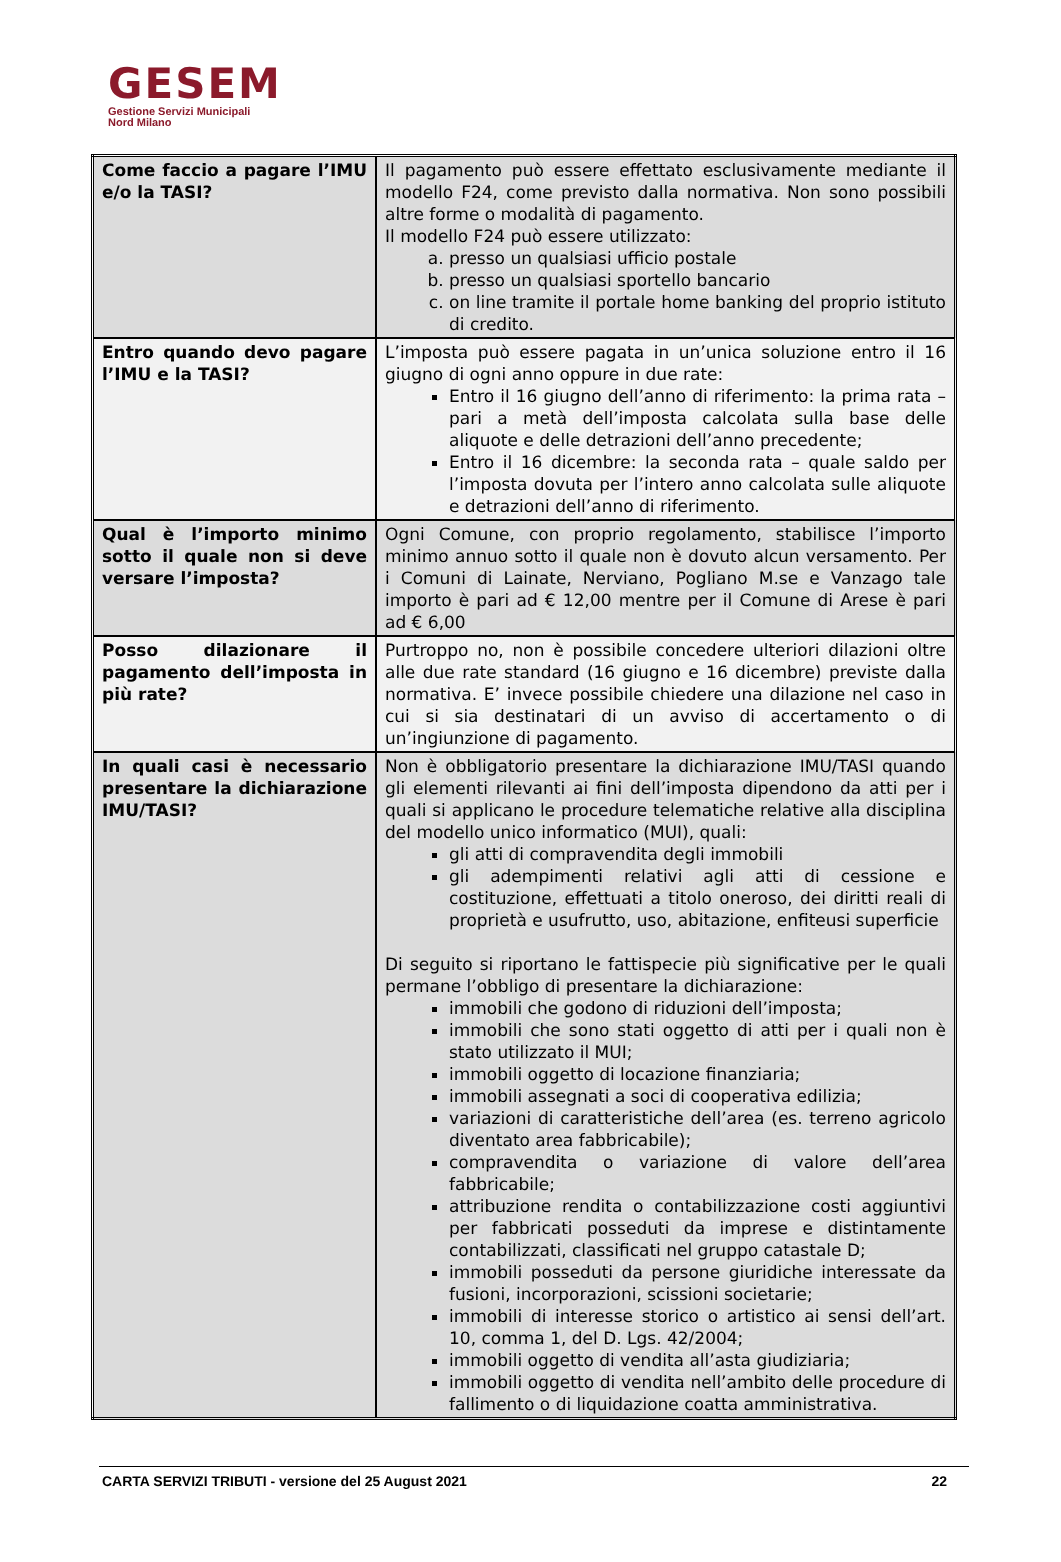GESEM
Gestione Servizi Municipali
Nord Milano
| Come faccio a pagare l’IMU e/o la TASI? | Il pagamento può essere effettato esclusivamente mediante il modello F24, come previsto dalla normativa. Non sono possibili altre forme o modalità di pagamento. Il modello F24 può essere utilizzato: a. presso un qualsiasi ufficio postale b. presso un qualsiasi sportello bancario c. on line tramite il portale home banking del proprio istituto di credito. |
| Entro quando devo pagare l’IMU e la TASI? | L’imposta può essere pagata in un’unica soluzione entro il 16 giugno di ogni anno oppure in due rate: Entro il 16 giugno dell’anno di riferimento: la prima rata – pari a metà dell’imposta calcolata sulla base delle aliquote e delle detrazioni dell’anno precedente; Entro il 16 dicembre: la seconda rata – quale saldo per l’imposta dovuta per l’intero anno calcolata sulle aliquote e detrazioni dell’anno di riferimento. |
| Qual è l’importo minimo sotto il quale non si deve versare l’imposta? | Ogni Comune, con proprio regolamento, stabilisce l’importo minimo annuo sotto il quale non è dovuto alcun versamento. Per i Comuni di Lainate, Nerviano, Pogliano M.se e Vanzago tale importo è pari ad € 12,00 mentre per il Comune di Arese è pari ad € 6,00 |
| Posso dilazionare il pagamento dell’imposta in più rate? | Purtroppo no, non è possibile concedere ulteriori dilazioni oltre alle due rate standard (16 giugno e 16 dicembre) previste dalla normativa. E’ invece possibile chiedere una dilazione nel caso in cui si sia destinatari di un avviso di accertamento o di un’ingiunzione di pagamento. |
| In quali casi è necessario presentare la dichiarazione IMU/TASI? | Non è obbligatorio presentare la dichiarazione IMU/TASI quando gli elementi rilevanti ai fini dell’imposta dipendono da atti per i quali si applicano le procedure telematiche relative alla disciplina del modello unico informatico (MUI), quali: gli atti di compravendita degli immobili gli adempimenti relativi agli atti di cessione e costituzione, effettuati a titolo oneroso, dei diritti reali di proprietà e usufrutto, uso, abitazione, enfiteusi superficie Di seguito si riportano le fattispecie più significative per le quali permane l’obbligo di presentare la dichiarazione: immobili che godono di riduzioni dell’imposta; immobili che sono stati oggetto di atti per i quali non è stato utilizzato il MUI; immobili oggetto di locazione finanziaria; immobili assegnati a soci di cooperativa edilizia; variazioni di caratteristiche dell’area (es. terreno agricolo diventato area fabbricabile); compravendita o variazione di valore dell’area fabbricabile; attribuzione rendita o contabilizzazione costi aggiuntivi per fabbricati posseduti da imprese e distintamente contabilizzati, classificati nel gruppo catastale D; immobili posseduti da persone giuridiche interessate da fusioni, incorporazioni, scissioni societarie; immobili di interesse storico o artistico ai sensi dell’art. 10, comma 1, del D. Lgs. 42/2004; immobili oggetto di vendita all’asta giudiziaria; immobili oggetto di vendita nell’ambito delle procedure di fallimento o di liquidazione coatta amministrativa. |
CARTA SERVIZI TRIBUTI - versione del 25 August 2021 22